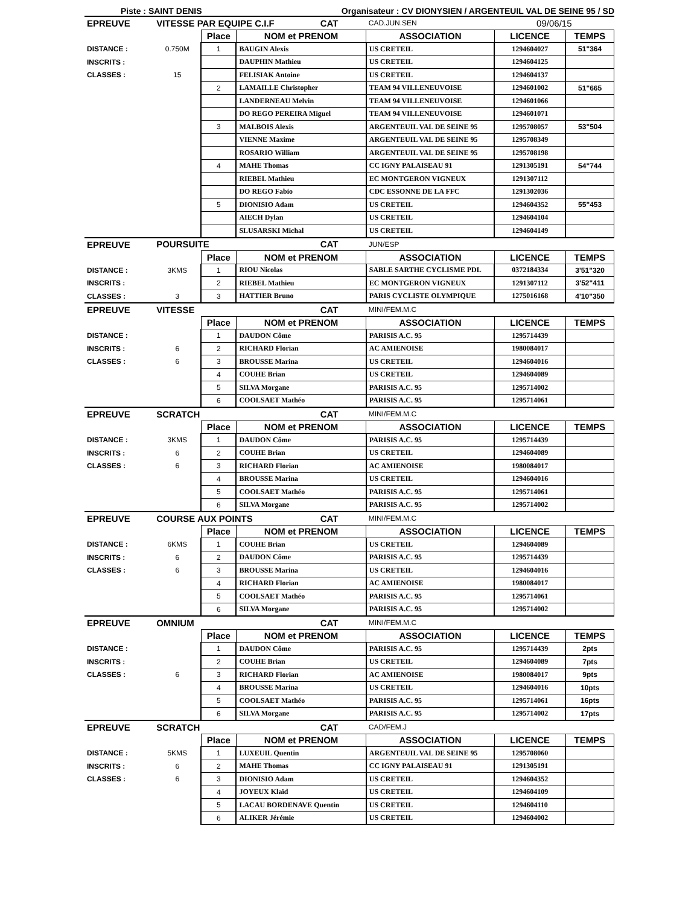Piste : SAINT DENIS Organisateur : CV DIONYSIEN / ARGENTEUIL VAL DE SEINE 95 / SD
| EPREUVE | VITESSE PAR EQUIPE C.I.F | | | CAT | CAD.JUN.SEN | 09/06/15 | |
| | | Place | NOM et PRENOM | | ASSOCIATION | LICENCE | TEMPS |
| DISTANCE : | 0.750M | 1 | BAUGIN Alexis | | US CRETEIL | 1294604027 | 51"364 |
| INSCRITS : | | | DAUPHIN Mathieu | | US CRETEIL | 1294604125 | |
| CLASSES : | 15 | | FELISIAK Antoine | | US CRETEIL | 1294604137 | |
| | | 2 | LAMAILLE Christopher | | TEAM 94 VILLENEUVOISE | 1294601002 | 51"665 |
| | | | LANDERNEAU Melvin | | TEAM 94 VILLENEUVOISE | 1294601066 | |
| | | | DO REGO PEREIRA Miguel | | TEAM 94 VILLENEUVOISE | 1294601071 | |
| | | 3 | MALBOIS Alexis | | ARGENTEUIL VAL DE SEINE 95 | 1295708057 | 53"504 |
| | | | VIENNE Maxime | | ARGENTEUIL VAL DE SEINE 95 | 1295708349 | |
| | | | ROSARIO William | | ARGENTEUIL VAL DE SEINE 95 | 1295708198 | |
| | | 4 | MAHE Thomas | | CC IGNY PALAISEAU 91 | 1291305191 | 54"744 |
| | | | RIEBEL Mathieu | | EC MONTGERON VIGNEUX | 1291307112 | |
| | | | DO REGO Fabio | | CDC ESSONNE DE LA FFC | 1291302036 | |
| | | 5 | DIONISIO Adam | | US CRETEIL | 1294604352 | 55"453 |
| | | | AIECH Dylan | | US CRETEIL | 1294604104 | |
| | | | SLUSARSKI Michal | | US CRETEIL | 1294604149 | |
| EPREUVE | POURSUITE | | | CAT | JUN/ESP | | |
| | | Place | NOM et PRENOM | | ASSOCIATION | LICENCE | TEMPS |
| DISTANCE : | 3KMS | 1 | RIOU Nicolas | | SABLE SARTHE CYCLISME PDL | 0372184334 | 3'51"320 |
| INSCRITS : | | 2 | RIEBEL Mathieu | | EC MONTGERON VIGNEUX | 1291307112 | 3'52"411 |
| CLASSES : | 3 | 3 | HATTIER Bruno | | PARIS CYCLISTE OLYMPIQUE | 1275016168 | 4'10"350 |
| EPREUVE | VITESSE | | | CAT | MINI/FEM.M.C | | |
| | | Place | NOM et PRENOM | | ASSOCIATION | LICENCE | TEMPS |
| DISTANCE : | | 1 | DAUDON Côme | | PARISIS A.C. 95 | 1295714439 | |
| INSCRITS : | 6 | 2 | RICHARD Florian | | AC AMIENOISE | 1980084017 | |
| CLASSES : | 6 | 3 | BROUSSE Marina | | US CRETEIL | 1294604016 | |
| | | 4 | COUHE Brian | | US CRETEIL | 1294604089 | |
| | | 5 | SILVA Morgane | | PARISIS A.C. 95 | 1295714002 | |
| | | 6 | COOLSAET Mathéo | | PARISIS A.C. 95 | 1295714061 | |
| EPREUVE | SCRATCH | | | CAT | MINI/FEM.M.C | | |
| | | Place | NOM et PRENOM | | ASSOCIATION | LICENCE | TEMPS |
| DISTANCE : | 3KMS | 1 | DAUDON Côme | | PARISIS A.C. 95 | 1295714439 | |
| INSCRITS : | 6 | 2 | COUHE Brian | | US CRETEIL | 1294604089 | |
| CLASSES : | 6 | 3 | RICHARD Florian | | AC AMIENOISE | 1980084017 | |
| | | 4 | BROUSSE Marina | | US CRETEIL | 1294604016 | |
| | | 5 | COOLSAET Mathéo | | PARISIS A.C. 95 | 1295714061 | |
| | | 6 | SILVA Morgane | | PARISIS A.C. 95 | 1295714002 | |
| EPREUVE | COURSE AUX POINTS | | | CAT | MINI/FEM.M.C | | |
| | | Place | NOM et PRENOM | | ASSOCIATION | LICENCE | TEMPS |
| DISTANCE : | 6KMS | 1 | COUHE Brian | | US CRETEIL | 1294604089 | |
| INSCRITS : | 6 | 2 | DAUDON Côme | | PARISIS A.C. 95 | 1295714439 | |
| CLASSES : | 6 | 3 | BROUSSE Marina | | US CRETEIL | 1294604016 | |
| | | 4 | RICHARD Florian | | AC AMIENOISE | 1980084017 | |
| | | 5 | COOLSAET Mathéo | | PARISIS A.C. 95 | 1295714061 | |
| | | 6 | SILVA Morgane | | PARISIS A.C. 95 | 1295714002 | |
| EPREUVE | OMNIUM | | | CAT | MINI/FEM.M.C | | |
| | | Place | NOM et PRENOM | | ASSOCIATION | LICENCE | TEMPS |
| DISTANCE : | | 1 | DAUDON Côme | | PARISIS A.C. 95 | 1295714439 | 2pts |
| INSCRITS : | | 2 | COUHE Brian | | US CRETEIL | 1294604089 | 7pts |
| CLASSES : | 6 | 3 | RICHARD Florian | | AC AMIENOISE | 1980084017 | 9pts |
| | | 4 | BROUSSE Marina | | US CRETEIL | 1294604016 | 10pts |
| | | 5 | COOLSAET Mathéo | | PARISIS A.C. 95 | 1295714061 | 16pts |
| | | 6 | SILVA Morgane | | PARISIS A.C. 95 | 1295714002 | 17pts |
| EPREUVE | SCRATCH | | | CAT | CAD/FEM.J | | |
| | | Place | NOM et PRENOM | | ASSOCIATION | LICENCE | TEMPS |
| DISTANCE : | 5KMS | 1 | LUXEUIL Quentin | | ARGENTEUIL VAL DE SEINE 95 | 1295708060 | |
| INSCRITS : | 6 | 2 | MAHE Thomas | | CC IGNY PALAISEAU 91 | 1291305191 | |
| CLASSES : | 6 | 3 | DIONISIO Adam | | US CRETEIL | 1294604352 | |
| | | 4 | JOYEUX Klaïd | | US CRETEIL | 1294604109 | |
| | | 5 | LACAU BORDENAVE Quentin | | US CRETEIL | 1294604110 | |
| | | 6 | ALIKER Jérémie | | US CRETEIL | 1294604002 | |